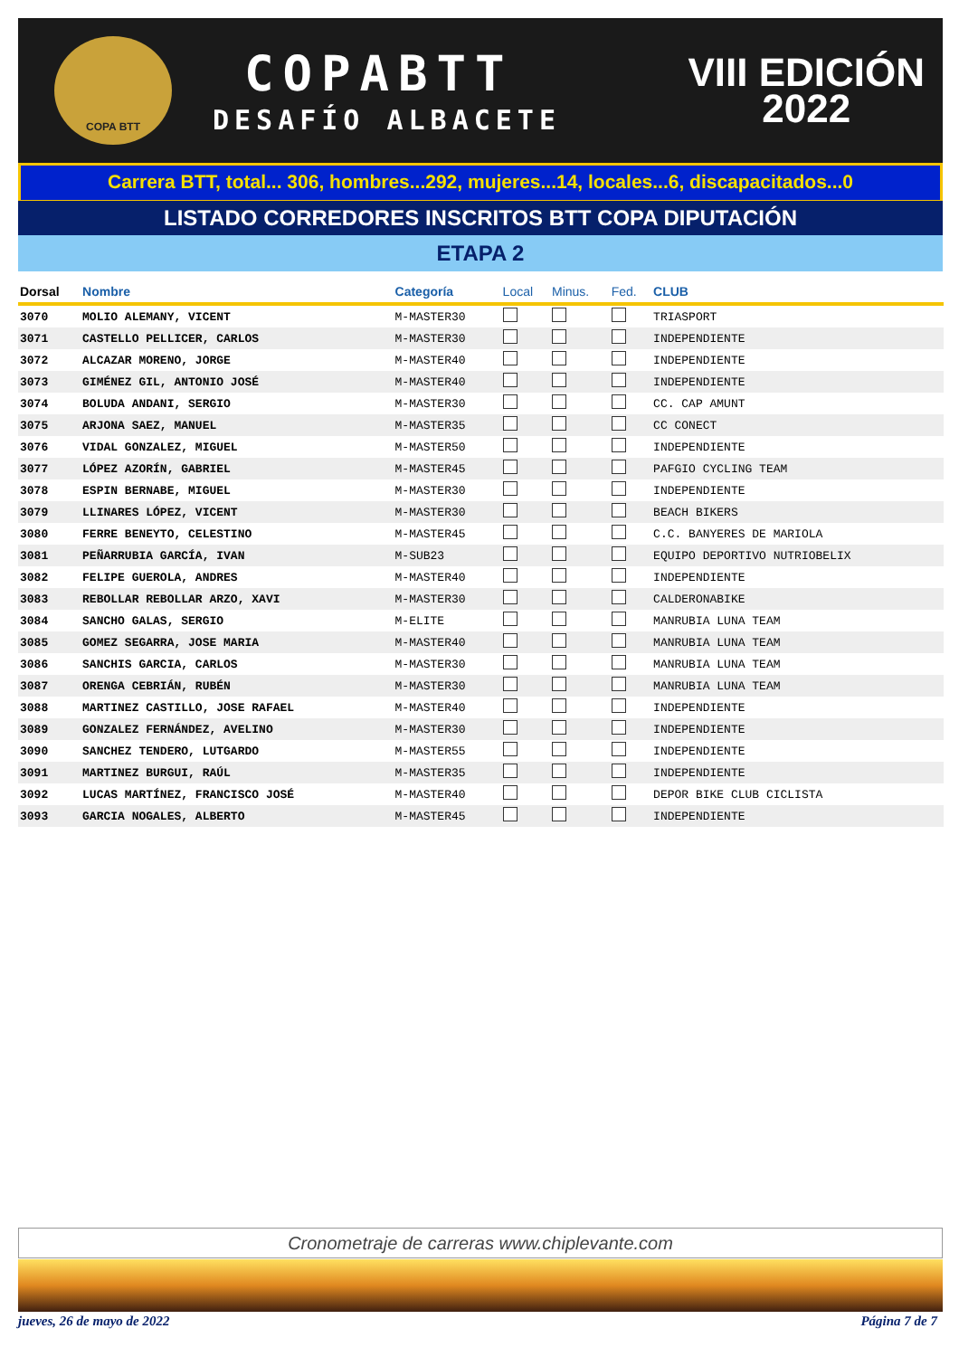COPA BTT
COPABTT
DESAFÍO ALBACETE
VIII EDICIÓN
2022
Carrera BTT, total... 306, hombres...292, mujeres...14, locales...6, discapacitados...0
LISTADO CORREDORES INSCRITOS BTT COPA DIPUTACIÓN
ETAPA 2
| Dorsal | Nombre | Categoría | Local | Minus. | Fed. | CLUB |
| --- | --- | --- | --- | --- | --- | --- |
| 3070 | MOLIO ALEMANY, VICENT | M-MASTER30 | | | | TRIASPORT |
| 3071 | CASTELLO PELLICER, CARLOS | M-MASTER30 | | | | INDEPENDIENTE |
| 3072 | ALCAZAR MORENO, JORGE | M-MASTER40 | | | | INDEPENDIENTE |
| 3073 | GIMÉNEZ GIL, ANTONIO JOSÉ | M-MASTER40 | | | | INDEPENDIENTE |
| 3074 | BOLUDA ANDANI, SERGIO | M-MASTER30 | | | | CC. CAP AMUNT |
| 3075 | ARJONA SAEZ, MANUEL | M-MASTER35 | | | | CC CONECT |
| 3076 | VIDAL GONZALEZ, MIGUEL | M-MASTER50 | | | | INDEPENDIENTE |
| 3077 | LÓPEZ AZORÍN, GABRIEL | M-MASTER45 | | | | PAFGIO CYCLING TEAM |
| 3078 | ESPIN BERNABE, MIGUEL | M-MASTER30 | | | | INDEPENDIENTE |
| 3079 | LLINARES LÓPEZ, VICENT | M-MASTER30 | | | | BEACH BIKERS |
| 3080 | FERRE BENEYTO, CELESTINO | M-MASTER45 | | | | C.C. BANYERES DE MARIOLA |
| 3081 | PEÑARRUBIA GARCÍA, IVAN | M-SUB23 | | | | EQUIPO DEPORTIVO NUTRIOBELIX |
| 3082 | FELIPE GUEROLA, ANDRES | M-MASTER40 | | | | INDEPENDIENTE |
| 3083 | REBOLLAR REBOLLAR ARZO, XAVI | M-MASTER30 | | | | CALDERONABIKE |
| 3084 | SANCHO GALAS, SERGIO | M-ELITE | | | | MANRUBIA LUNA TEAM |
| 3085 | GOMEZ SEGARRA, JOSE MARIA | M-MASTER40 | | | | MANRUBIA LUNA TEAM |
| 3086 | SANCHIS GARCIA, CARLOS | M-MASTER30 | | | | MANRUBIA LUNA TEAM |
| 3087 | ORENGA CEBRIÁN, RUBÉN | M-MASTER30 | | | | MANRUBIA LUNA TEAM |
| 3088 | MARTINEZ CASTILLO, JOSE RAFAEL | M-MASTER40 | | | | INDEPENDIENTE |
| 3089 | GONZALEZ FERNÁNDEZ, AVELINO | M-MASTER30 | | | | INDEPENDIENTE |
| 3090 | SANCHEZ TENDERO, LUTGARDO | M-MASTER55 | | | | INDEPENDIENTE |
| 3091 | MARTINEZ BURGUI, RAÚL | M-MASTER35 | | | | INDEPENDIENTE |
| 3092 | LUCAS MARTÍNEZ, FRANCISCO JOSÉ | M-MASTER40 | | | | DEPOR BIKE CLUB CICLISTA |
| 3093 | GARCIA NOGALES, ALBERTO | M-MASTER45 | | | | INDEPENDIENTE |
Cronometraje de carreras www.chiplevante.com
jueves, 26 de mayo de 2022 Página 7 de 7